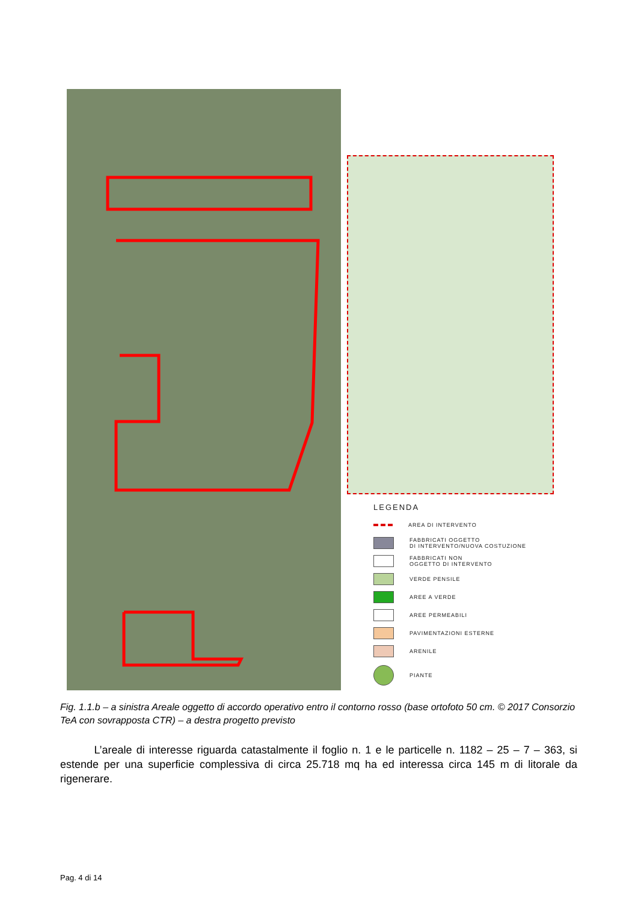LEGENDA
AREA DI INTERVENTO
FABBRICATI OGGETTO
DI INTERVENTO/NUOVA COSTUZIONE
FABBRICATI NON
OGGETTO DI INTERVENTO
VERDE PENSILE
AREE A VERDE
AREE PERMEABILI
PAVIMENTAZIONI ESTERNE
ARENILE
PIANTE
Fig. 1.1.b – a sinistra Areale oggetto di accordo operativo entro il contorno rosso (base ortofoto 50 cm. © 2017 Consorzio TeA con sovrapposta CTR) – a destra progetto previsto
L’areale di interesse riguarda catastalmente il foglio n. 1 e le particelle n. 1182 – 25 – 7 – 363, si estende per una superficie complessiva di circa 25.718 mq ha ed interessa circa 145 m di litorale da rigenerare.
Pag. 4 di 14